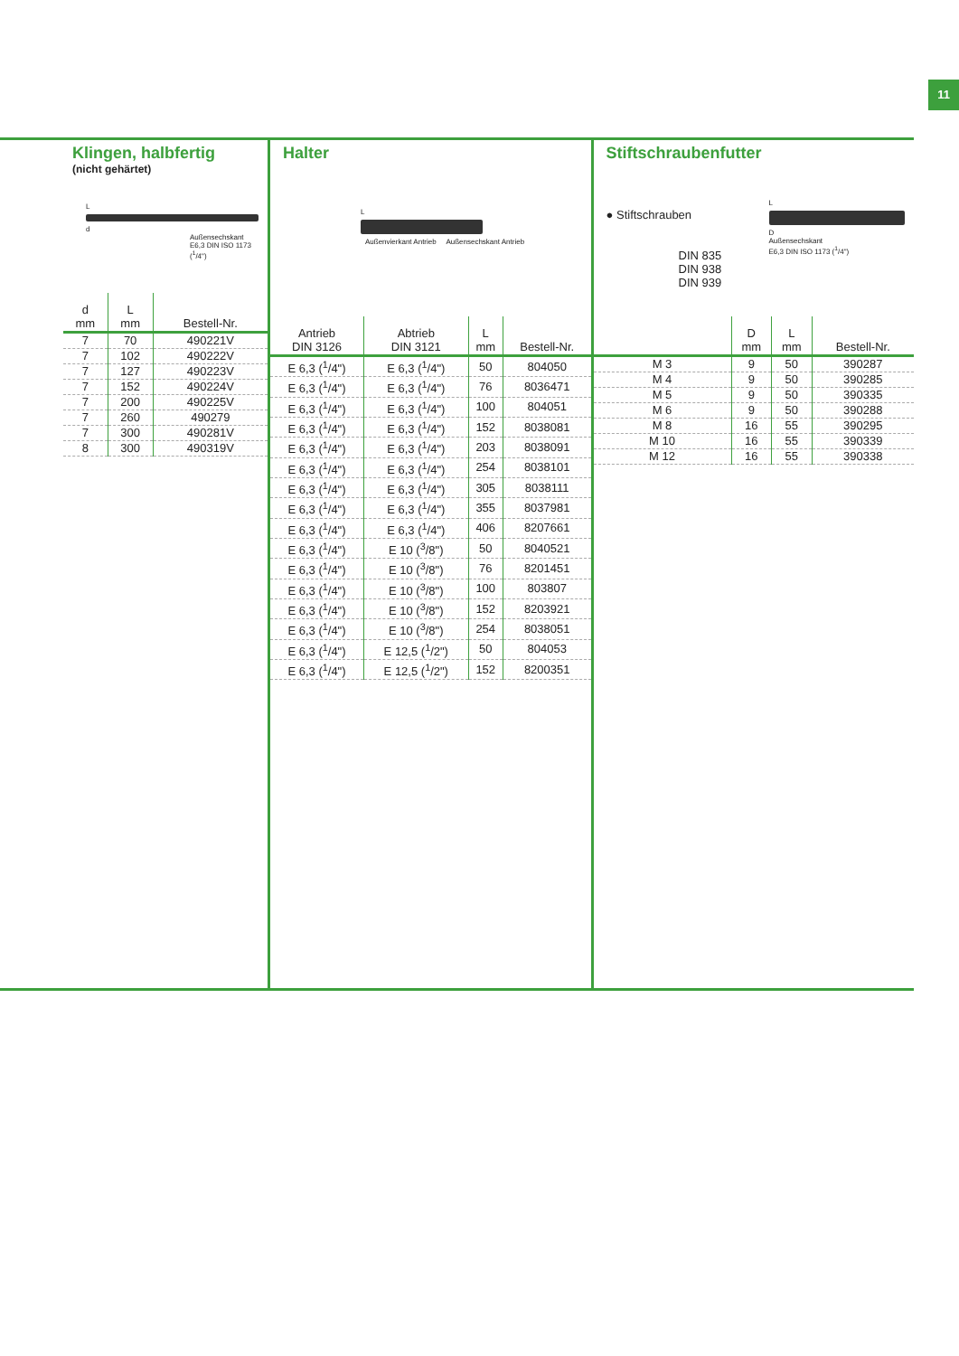11
Klingen, halbfertig
(nicht gehärtet)
L
d
Außensechskant
E6,3 DIN ISO 1173 (<sup>1</sup>/4")
| d mm | L mm | Bestell-Nr. |
| --- | --- | --- |
| 7 | 70 | 490221V |
| 7 | 102 | 490222V |
| 7 | 127 | 490223V |
| 7 | 152 | 490224V |
| 7 | 200 | 490225V |
| 7 | 260 | 490279 |
| 7 | 300 | 490281V |
| 8 | 300 | 490319V |
Halter
L
Außenvierkant Antrieb Außensechskant Antrieb
| Antrieb DIN 3126 | Abtrieb DIN 3121 | L mm | Bestell-Nr. |
| --- | --- | --- | --- |
| E 6,3 (<sup>1</sup>/4") | E 6,3 (<sup>1</sup>/4") | 50 | 804050 |
| E 6,3 (<sup>1</sup>/4") | E 6,3 (<sup>1</sup>/4") | 76 | 8036471 |
| E 6,3 (<sup>1</sup>/4") | E 6,3 (<sup>1</sup>/4") | 100 | 804051 |
| E 6,3 (<sup>1</sup>/4") | E 6,3 (<sup>1</sup>/4") | 152 | 8038081 |
| E 6,3 (<sup>1</sup>/4") | E 6,3 (<sup>1</sup>/4") | 203 | 8038091 |
| E 6,3 (<sup>1</sup>/4") | E 6,3 (<sup>1</sup>/4") | 254 | 8038101 |
| E 6,3 (<sup>1</sup>/4") | E 6,3 (<sup>1</sup>/4") | 305 | 8038111 |
| E 6,3 (<sup>1</sup>/4") | E 6,3 (<sup>1</sup>/4") | 355 | 8037981 |
| E 6,3 (<sup>1</sup>/4") | E 6,3 (<sup>1</sup>/4") | 406 | 8207661 |
| E 6,3 (<sup>1</sup>/4") | E 10 (<sup>3</sup>/8") | 50 | 8040521 |
| E 6,3 (<sup>1</sup>/4") | E 10 (<sup>3</sup>/8") | 76 | 8201451 |
| E 6,3 (<sup>1</sup>/4") | E 10 (<sup>3</sup>/8") | 100 | 803807 |
| E 6,3 (<sup>1</sup>/4") | E 10 (<sup>3</sup>/8") | 152 | 8203921 |
| E 6,3 (<sup>1</sup>/4") | E 10 (<sup>3</sup>/8") | 254 | 8038051 |
| E 6,3 (<sup>1</sup>/4") | E 12,5 (<sup>1</sup>/2") | 50 | 804053 |
| E 6,3 (<sup>1</sup>/4") | E 12,5 (<sup>1</sup>/2") | 152 | 8200351 |
Stiftschraubenfutter
● Stiftschrauben
DIN 835
DIN 938
DIN 939
L
D
Außensechskant
E6,3 DIN ISO 1173 (<sup>1</sup>/4")
| | D mm | L mm | Bestell-Nr. |
| --- | --- | --- | --- |
| M 3 | 9 | 50 | 390287 |
| M 4 | 9 | 50 | 390285 |
| M 5 | 9 | 50 | 390335 |
| M 6 | 9 | 50 | 390288 |
| M 8 | 16 | 55 | 390295 |
| M 10 | 16 | 55 | 390339 |
| M 12 | 16 | 55 | 390338 |